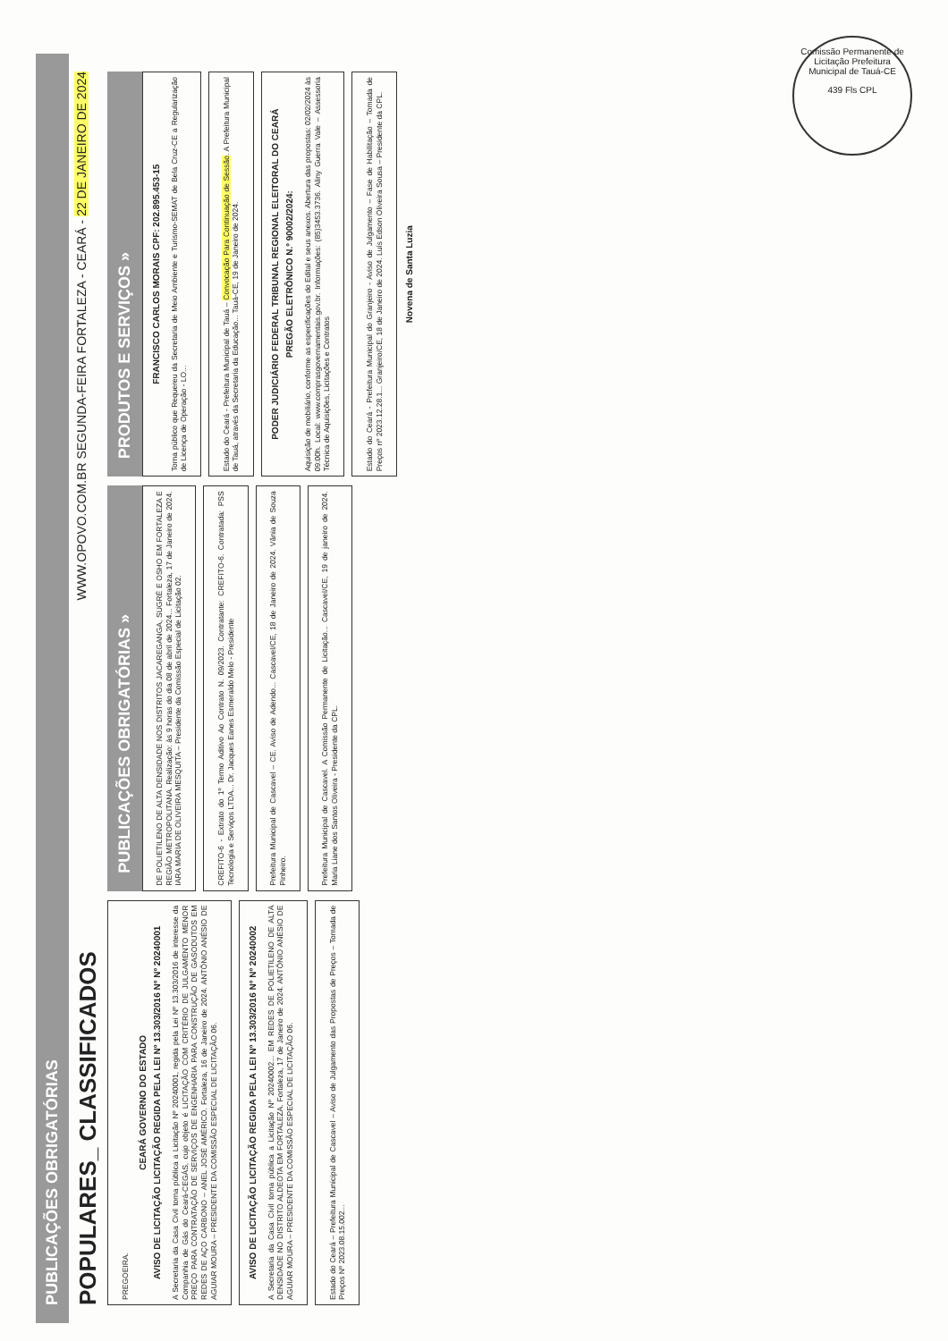Comissão Permanente de Licitação Prefeitura Municipal de Tauá-CE
439 Fls CPL
PUBLICAÇÕES OBRIGATÓRIAS
POPULARES_ CLASSIFICADOS WWW.OPOVO.COM.BR SEGUNDA-FEIRA FORTALEZA - CEARÁ - 22 DE JANEIRO DE 2024
PREGOEIRA.
CEARÁ GOVERNO DO ESTADO
AVISO DE LICITAÇÃO LICITAÇÃO REGIDA PELA LEI Nº 13.303/2016 Nº Nº 20240001
A Secretaria da Casa Civil torna pública a Licitação Nº 20240001, regida pela Lei Nº 13.303/2016 de interesse da Companhia de Gás do Ceará-CEGÁS, cujo objeto é LICITAÇÃO COM CRITÉRIO DE JULGAMENTO MENOR PREÇO PARA CONTRATAÇÃO DE SERVIÇOS DE ENGENHARIA PARA CONSTRUÇÃO DE GASODUTOS EM REDES DE AÇO CARBONO – ANEL JOSÉ AMÉRICO. Fortaleza, 16 de Janeiro de 2024. ANTÔNIO ANÉSIO DE AGUIAR MOURA – PRESIDENTE DA COMISSÃO ESPECIAL DE LICITAÇÃO 06.
AVISO DE LICITAÇÃO LICITAÇÃO REGIDA PELA LEI Nº 13.303/2016 Nº Nº 20240002
A Secretaria da Casa Civil torna pública a Licitação Nº 20240002... EM REDES DE POLIETILENO DE ALTA DENSIDADE NO DISTRITO ALDEOTA EM FORTALEZA. Fortaleza, 17 de Janeiro de 2024. ANTÔNIO ANÉSIO DE AGUIAR MOURA – PRESIDENTE DA COMISSÃO ESPECIAL DE LICITAÇÃO 06.
Estado do Ceará – Prefeitura Municipal de Cascavel – Aviso de Julgamento das Propostas de Preços – Tomada de Preços Nº 2023.08.15.002...
PUBLICAÇÕES OBRIGATÓRIAS »
DE POLIETILENO DE ALTA DENSIDADE NOS DISTRITOS JACAREGANGA, SUGRÉ E OSHO EM FORTALEZA E REGIÃO METROPOLITANA. Realização: às 9 horas do dia 08 de abril de 2024... Fortaleza, 17 de Janeiro de 2024. IARA MARIA DE OLIVEIRA MESQUITA – Presidente da Comissão Especial de Licitação 02.
CREFITO-6 - Extrato do 1º Termo Aditivo Ao Contrato N. 09/2023. Contratante: CREFITO-6. Contratada: PSS Tecnologia e Serviços LTDA... Dr. Jacques Eanes Esmeraldo Melo - Presidente
Prefeitura Municipal de Cascavel – CE. Aviso de Adendo... Cascavel/CE, 18 de Janeiro de 2024. Vânia de Souza Pinheiro.
Prefeitura Municipal de Cascavel. A Comissão Permanente de Licitação... Cascavel/CE, 19 de janeiro de 2024. Maria Liane dos Santos Oliveira - Presidente da CPL.
PRODUTOS E SERVIÇOS »
FRANCISCO CARLOS MORAIS CPF: 202.895.453-15
Torna público que Requereu da Secretaria de Meio Ambiente e Turismo-SEMAT de Bela Cruz-CE a Regularização de Licença de Operação - LO...
Estado do Ceará - Prefeitura Municipal de Tauá – Convocação Para Continuação de Sessão. A Prefeitura Municipal de Tauá, através da Secretaria da Educação... Tauá-CE, 19 de Janeiro de 2024.
PODER JUDICIÁRIO FEDERAL TRIBUNAL REGIONAL ELEITORAL DO CEARÁ
PREGÃO ELETRÔNICO N.º 90002/2024:
Aquisição de mobiliário, conforme as especificações do Edital e seus anexos. Abertura das propostas: 02/02/2024 às 09:00h. Local: www.comprasgovernamentais.gov.br. Informações: (85)3453.3736. Aliny Guerra Vale – Assessoria Técnica de Aquisições, Licitações e Contratos
Estado do Ceará - Prefeitura Municipal do Granjeiro - Aviso de Julgamento – Fase de Habilitação – Tomada de Preços nº 2023.12.28.1... Granjeiro/CE, 18 de Janeiro de 2024. Luís Edson Oliveira Sousa – Presidente da CPL.
Novena de Santa Luzia